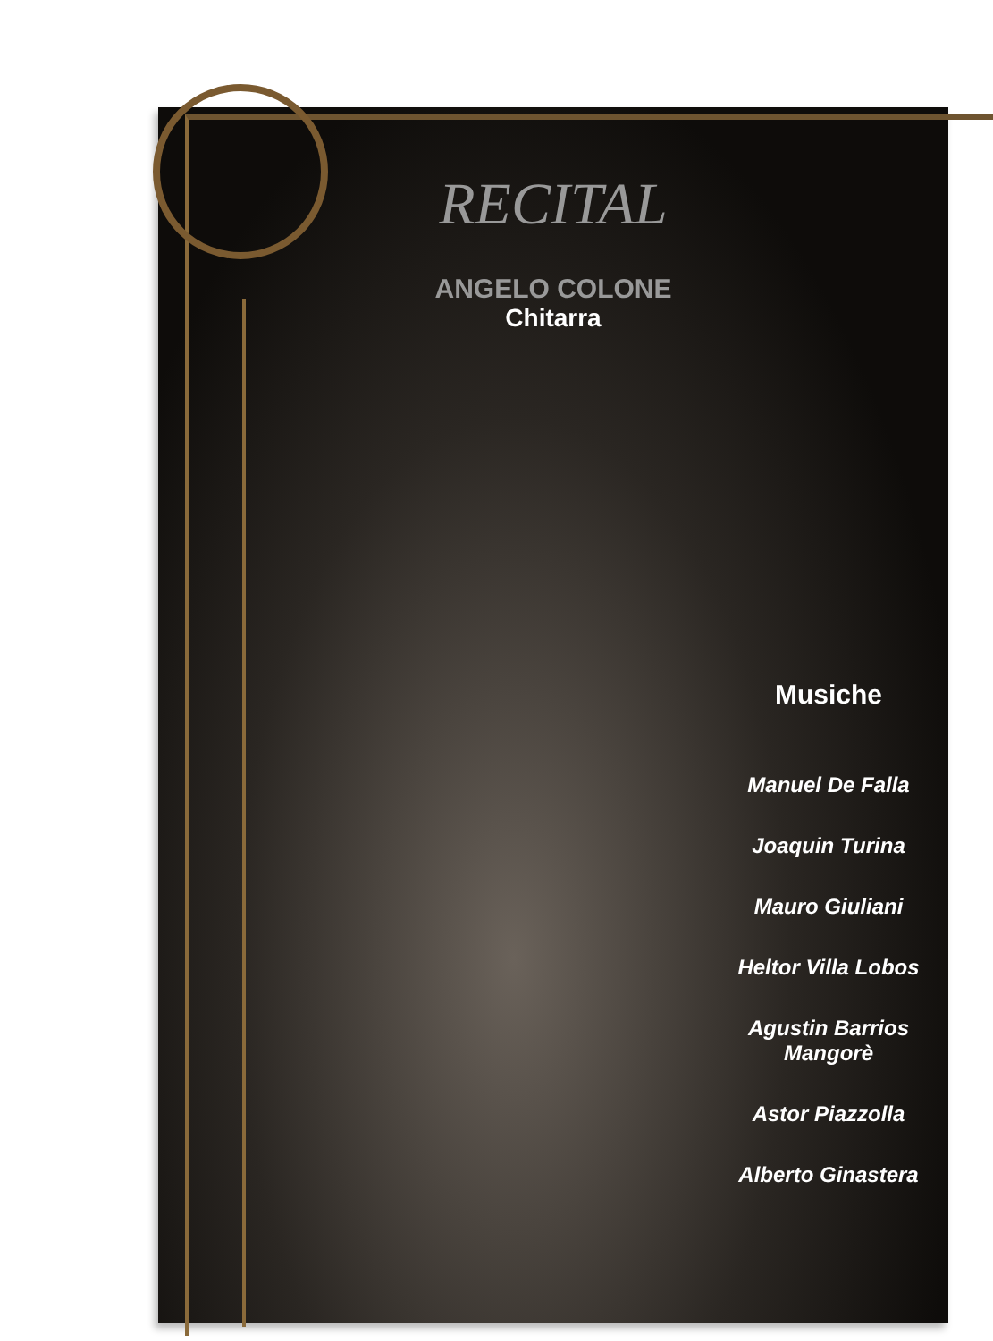RECITAL
ANGELO COLONE
Chitarra
Musiche
Manuel De Falla
Joaquin Turina
Mauro Giuliani
Heltor Villa Lobos
Agustin Barrios
Mangorè
Astor Piazzolla
Alberto Ginastera